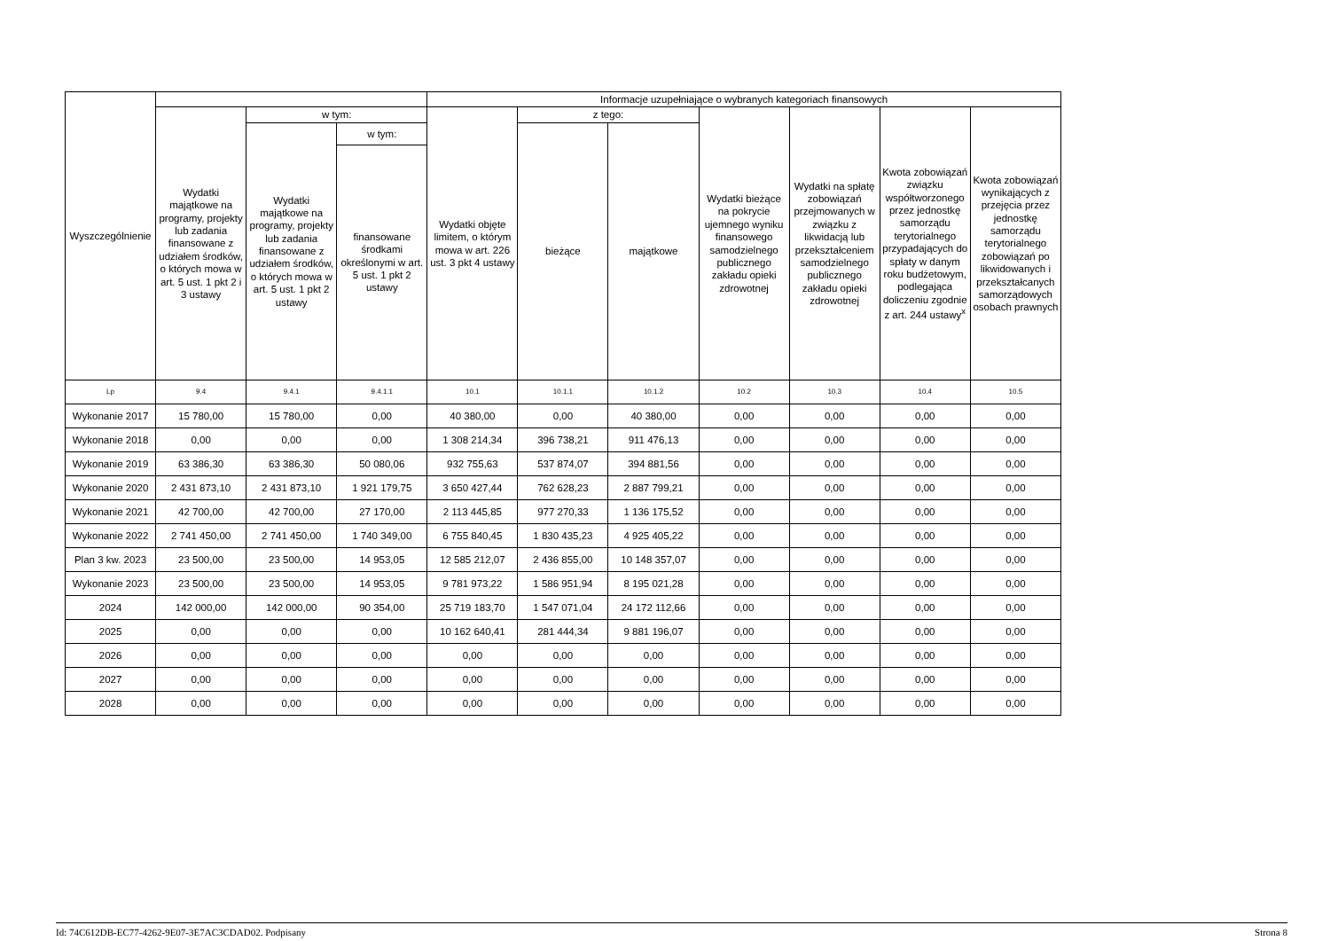| Wyszczególnienie | | | | Informacje uzupełniające o wybranych kategoriach finansowych | | | | | | |
| --- | --- | --- | --- | --- | --- | --- | --- | --- | --- | --- |
| | Wydatki majątkowe na programy, projekty lub zadania finansowane z udziałem środków, o których mowa w art. 5 ust. 1 pkt 2 i 3 ustawy | w tym: | | Wydatki objęte limitem, o którym mowa w art. 226 ust. 3 pkt 4 ustawy | z tego: | | Wydatki bieżące na pokrycie ujemnego wyniku finansowego samodzielnego publicznego zakładu opieki zdrowotnej | Wydatki na spłatę zobowiązań przejmowanych w związku z likwidacją lub przekształceniem samodzielnego publicznego zakładu opieki zdrowotnej | Kwota zobowiązań związku współtworzonego przez jednostkę samorządu terytorialnego przypadających do spłaty w danym roku budżetowym, podlegająca doliczeniu zgodnie z art. 244 ustawy<sup>x</sup> | Kwota zobowiązań wynikających z przejęcia przez jednostkę samorządu terytorialnego zobowiązań po likwidowanych i przekształcanych samorządowych osobach prawnych |
| | | Wydatki majątkowe na programy, projekty lub zadania finansowane z udziałem środków, o których mowa w art. 5 ust. 1 pkt 2 ustawy | w tym: | | bieżące | majątkowe | | | | |
| | | | finansowane środkami określonymi w art. 5 ust. 1 pkt 2 ustawy | | | | | | | |
| Lp | 9.4 | 9.4.1 | 9.4.1.1 | 10.1 | 10.1.1 | 10.1.2 | 10.2 | 10.3 | 10.4 | 10.5 |
| Wykonanie 2017 | 15 780,00 | 15 780,00 | 0,00 | 40 380,00 | 0,00 | 40 380,00 | 0,00 | 0,00 | 0,00 | 0,00 |
| Wykonanie 2018 | 0,00 | 0,00 | 0,00 | 1 308 214,34 | 396 738,21 | 911 476,13 | 0,00 | 0,00 | 0,00 | 0,00 |
| Wykonanie 2019 | 63 386,30 | 63 386,30 | 50 080,06 | 932 755,63 | 537 874,07 | 394 881,56 | 0,00 | 0,00 | 0,00 | 0,00 |
| Wykonanie 2020 | 2 431 873,10 | 2 431 873,10 | 1 921 179,75 | 3 650 427,44 | 762 628,23 | 2 887 799,21 | 0,00 | 0,00 | 0,00 | 0,00 |
| Wykonanie 2021 | 42 700,00 | 42 700,00 | 27 170,00 | 2 113 445,85 | 977 270,33 | 1 136 175,52 | 0,00 | 0,00 | 0,00 | 0,00 |
| Wykonanie 2022 | 2 741 450,00 | 2 741 450,00 | 1 740 349,00 | 6 755 840,45 | 1 830 435,23 | 4 925 405,22 | 0,00 | 0,00 | 0,00 | 0,00 |
| Plan 3 kw. 2023 | 23 500,00 | 23 500,00 | 14 953,05 | 12 585 212,07 | 2 436 855,00 | 10 148 357,07 | 0,00 | 0,00 | 0,00 | 0,00 |
| Wykonanie 2023 | 23 500,00 | 23 500,00 | 14 953,05 | 9 781 973,22 | 1 586 951,94 | 8 195 021,28 | 0,00 | 0,00 | 0,00 | 0,00 |
| 2024 | 142 000,00 | 142 000,00 | 90 354,00 | 25 719 183,70 | 1 547 071,04 | 24 172 112,66 | 0,00 | 0,00 | 0,00 | 0,00 |
| 2025 | 0,00 | 0,00 | 0,00 | 10 162 640,41 | 281 444,34 | 9 881 196,07 | 0,00 | 0,00 | 0,00 | 0,00 |
| 2026 | 0,00 | 0,00 | 0,00 | 0,00 | 0,00 | 0,00 | 0,00 | 0,00 | 0,00 | 0,00 |
| 2027 | 0,00 | 0,00 | 0,00 | 0,00 | 0,00 | 0,00 | 0,00 | 0,00 | 0,00 | 0,00 |
| 2028 | 0,00 | 0,00 | 0,00 | 0,00 | 0,00 | 0,00 | 0,00 | 0,00 | 0,00 | 0,00 |
Id: 74C612DB-EC77-4262-9E07-3E7AC3CDAD02. Podpisany Strona 8